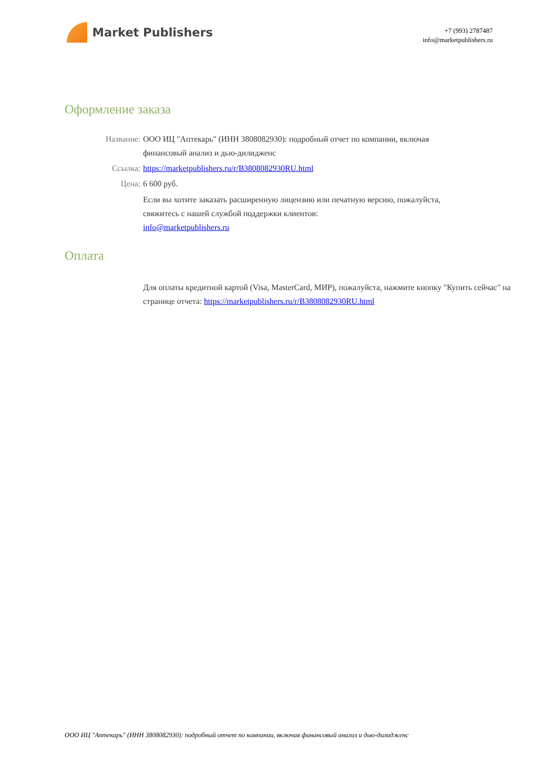Market Publishers
+7 (993) 2787487
info@marketpublishers.ru
Оформление заказа
Название: ООО ИЦ "Аптекарь" (ИНН 3808082930): подробный отчет по компании, включая финансовый анализ и дью-дилидженс
Ссылка: https://marketpublishers.ru/r/B3808082930RU.html
Цена: 6 600 руб.
Если вы хотите заказать расширенную лицензию или печатную версию, пожалуйста, свяжитесь с нашей службой поддержки клиентов:
info@marketpublishers.ru
Оплата
Для оплаты кредитной картой (Visa, MasterCard, МИР), пожалуйста, нажмите кнопку "Купить сейчас" на странице отчета: https://marketpublishers.ru/r/B3808082930RU.html
ООО ИЦ "Аптекарь" (ИНН 3808082930): подробный отчет по компании, включая финансовый анализ и дью-дилидженс